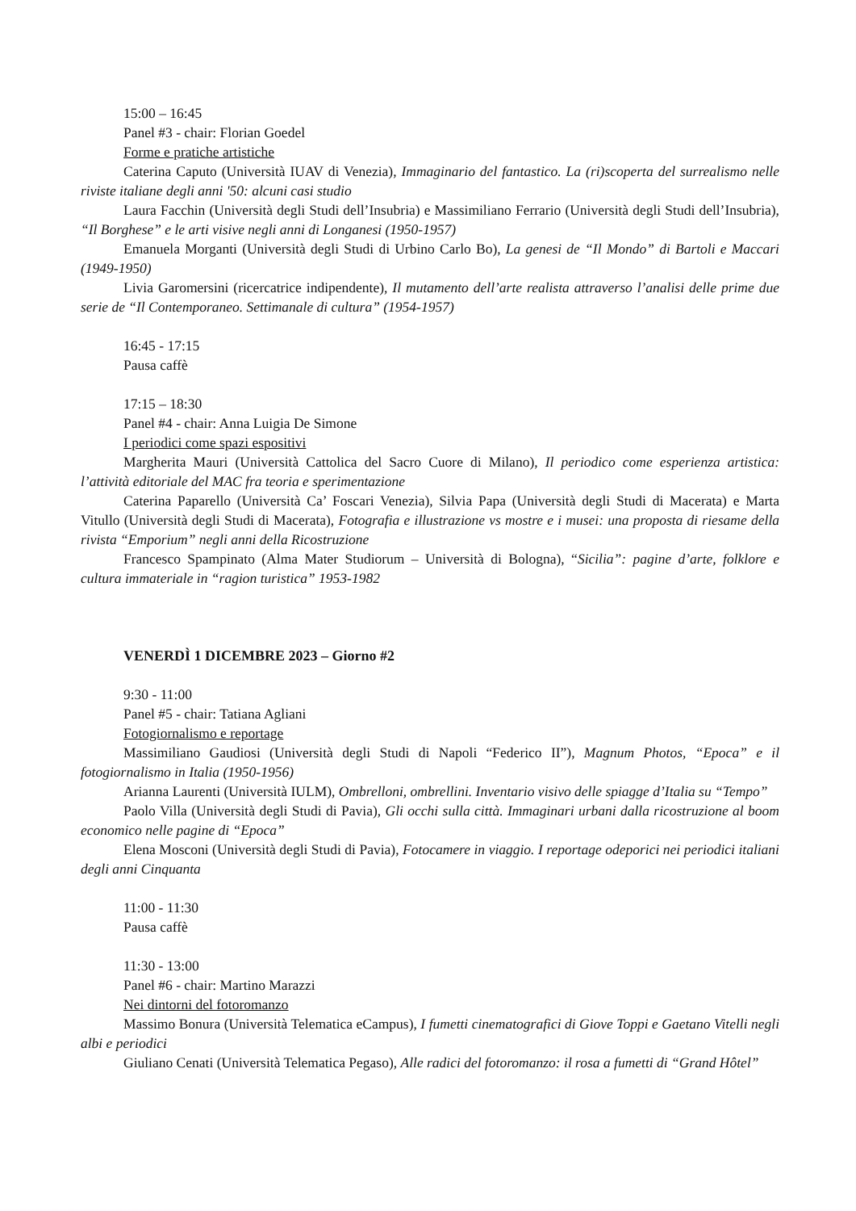15:00 – 16:45
Panel #3 - chair: Florian Goedel
Forme e pratiche artistiche
Caterina Caputo (Università IUAV di Venezia), Immaginario del fantastico. La (ri)scoperta del surrealismo nelle riviste italiane degli anni '50: alcuni casi studio
Laura Facchin (Università degli Studi dell’Insubria) e Massimiliano Ferrario (Università degli Studi dell’Insubria), “Il Borghese” e le arti visive negli anni di Longanesi (1950-1957)
Emanuela Morganti (Università degli Studi di Urbino Carlo Bo), La genesi de “Il Mondo” di Bartoli e Maccari (1949-1950)
Livia Garomersini (ricercatrice indipendente), Il mutamento dell’arte realista attraverso l’analisi delle prime due serie de “Il Contemporaneo. Settimanale di cultura” (1954-1957)
16:45 - 17:15
Pausa caffè
17:15 – 18:30
Panel #4 - chair: Anna Luigia De Simone
I periodici come spazi espositivi
Margherita Mauri (Università Cattolica del Sacro Cuore di Milano), Il periodico come esperienza artistica: l’attività editoriale del MAC fra teoria e sperimentazione
Caterina Paparello (Università Ca’ Foscari Venezia), Silvia Papa (Università degli Studi di Macerata) e Marta Vitullo (Università degli Studi di Macerata), Fotografia e illustrazione vs mostre e i musei: una proposta di riesame della rivista “Emporium” negli anni della Ricostruzione
Francesco Spampinato (Alma Mater Studiorum – Università di Bologna), “Sicilia”: pagine d’arte, folklore e cultura immateriale in “ragion turistica” 1953-1982
VENERDÌ 1 DICEMBRE 2023 – Giorno #2
9:30 - 11:00
Panel #5 - chair: Tatiana Agliani
Fotogiornalismo e reportage
Massimiliano Gaudiosi (Università degli Studi di Napoli “Federico II”), Magnum Photos, “Epoca” e il fotogiornalismo in Italia (1950-1956)
Arianna Laurenti (Università IULM), Ombrelloni, ombrellini. Inventario visivo delle spiagge d’Italia su “Tempo”
Paolo Villa (Università degli Studi di Pavia), Gli occhi sulla città. Immaginari urbani dalla ricostruzione al boom economico nelle pagine di “Epoca”
Elena Mosconi (Università degli Studi di Pavia), Fotocamere in viaggio. I reportage odeporici nei periodici italiani degli anni Cinquanta
11:00 - 11:30
Pausa caffè
11:30 - 13:00
Panel #6 - chair: Martino Marazzi
Nei dintorni del fotoromanzo
Massimo Bonura (Università Telematica eCampus), I fumetti cinematografici di Giove Toppi e Gaetano Vitelli negli albi e periodici
Giuliano Cenati (Università Telematica Pegaso), Alle radici del fotoromanzo: il rosa a fumetti di “Grand Hôtel”